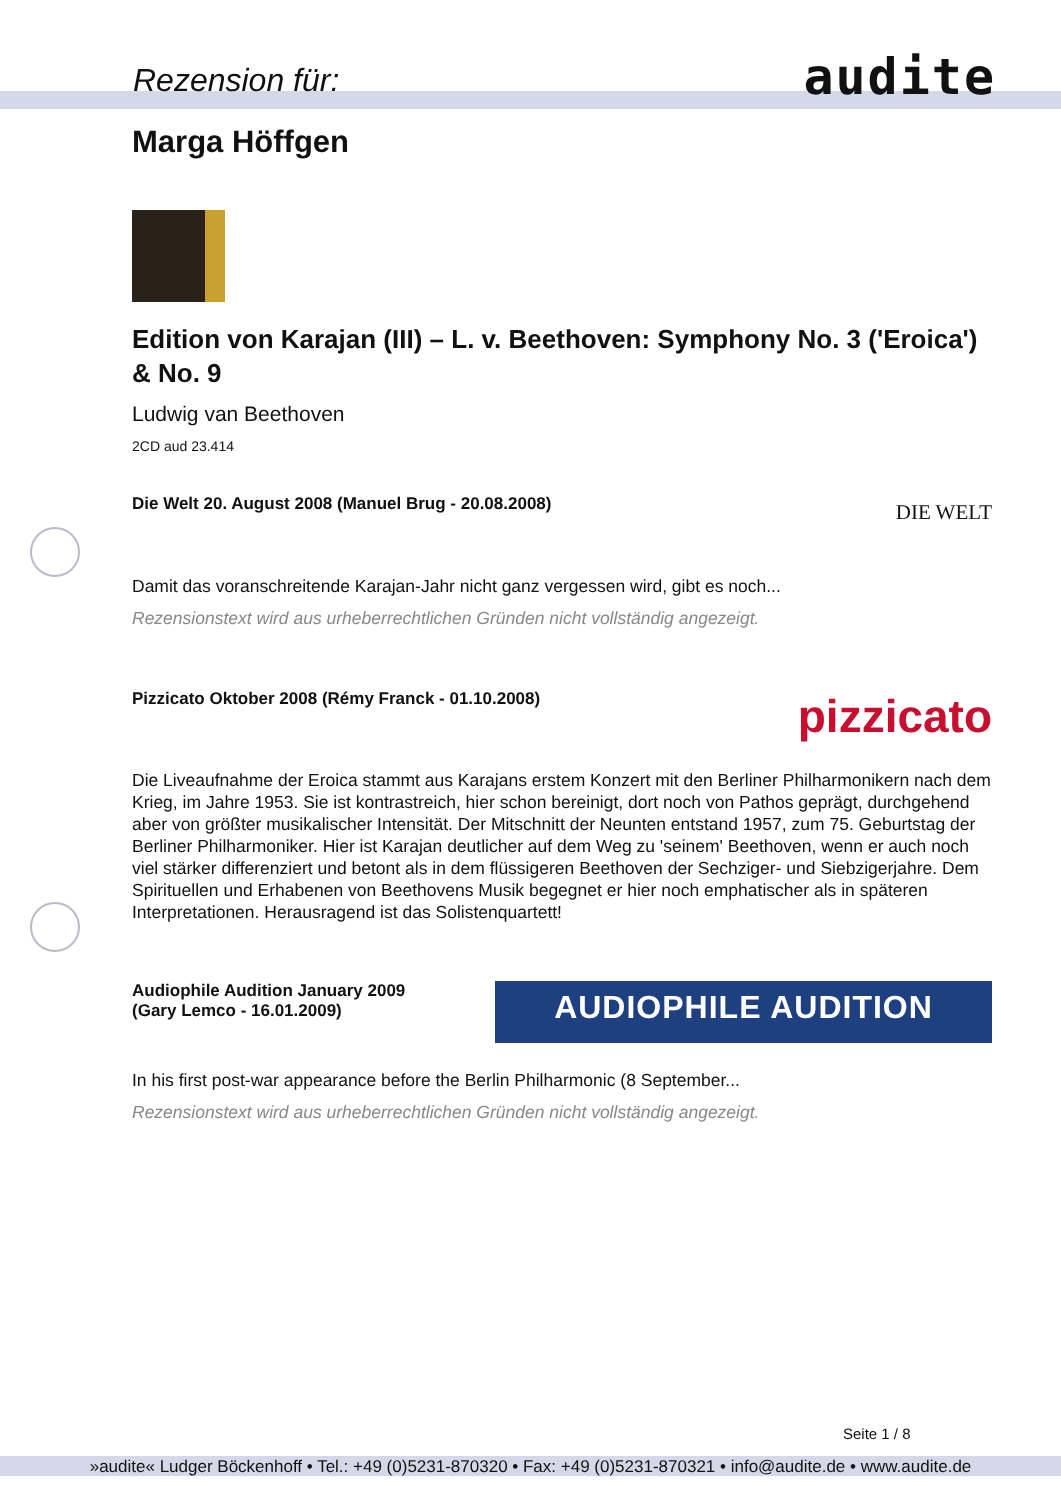Rezension für: audite
Marga Höffgen
Edition von Karajan (III) – L. v. Beethoven: Symphony No. 3 ('Eroica') & No. 9
Ludwig van Beethoven
2CD aud 23.414
Die Welt 20. August 2008 (Manuel Brug - 20.08.2008)
DIE WELT
Damit das voranschreitende Karajan-Jahr nicht ganz vergessen wird, gibt es noch...
Rezensionstext wird aus urheberrechtlichen Gründen nicht vollständig angezeigt.
Pizzicato Oktober 2008 (Rémy Franck - 01.10.2008)
pizzicato
Die Liveaufnahme der Eroica stammt aus Karajans erstem Konzert mit den Berliner Philharmonikern nach dem Krieg, im Jahre 1953. Sie ist kontrastreich, hier schon bereinigt, dort noch von Pathos geprägt, durchgehend aber von größter musikalischer Intensität. Der Mitschnitt der Neunten entstand 1957, zum 75. Geburtstag der Berliner Philharmoniker. Hier ist Karajan deutlicher auf dem Weg zu 'seinem' Beethoven, wenn er auch noch viel stärker differenziert und betont als in dem flüssigeren Beethoven der Sechziger- und Siebzigerjahre. Dem Spirituellen und Erhabenen von Beethovens Musik begegnet er hier noch emphatischer als in späteren Interpretationen. Herausragend ist das Solistenquartett!
Audiophile Audition January 2009
(Gary Lemco - 16.01.2009)
AUDIOPHILE AUDITION
In his first post-war appearance before the Berlin Philharmonic (8 September...
Rezensionstext wird aus urheberrechtlichen Gründen nicht vollständig angezeigt.
Seite 1 / 8
»audite« Ludger Böckenhoff • Tel.: +49 (0)5231-870320 • Fax: +49 (0)5231-870321 • info@audite.de • www.audite.de